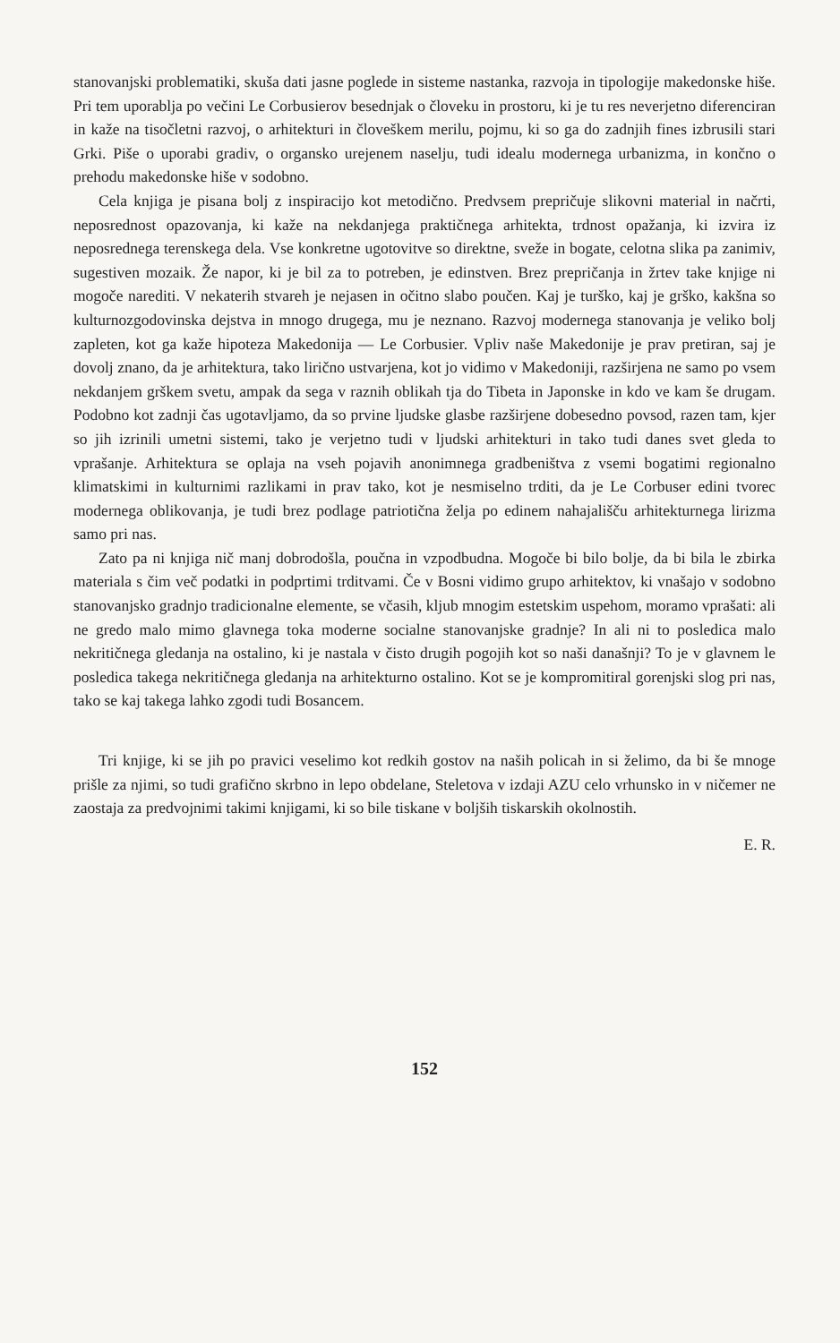stanovanjski problematiki, skuša dati jasne poglede in sisteme nastanka, razvoja in tipologije makedonske hiše. Pri tem uporablja po večini Le Corbusierov besednjak o človeku in prostoru, ki je tu res neverjetno diferenciran in kaže na tisočletni razvoj, o arhitekturi in človeškem merilu, pojmu, ki so ga do zadnjih fines izbrusili stari Grki. Piše o uporabi gradiv, o organsko urejenem naselju, tudi idealu modernega urbanizma, in končno o prehodu makedonske hiše v sodobno.
Cela knjiga je pisana bolj z inspiracijo kot metodično. Predvsem prepričuje slikovni material in načrti, neposrednost opazovanja, ki kaže na nekdanjega praktičnega arhitekta, trdnost opažanja, ki izvira iz neposrednega terenskega dela. Vse konkretne ugotovitve so direktne, sveže in bogate, celotna slika pa zanimiv, sugestiven mozaik. Že napor, ki je bil za to potreben, je edinstven. Brez prepričanja in žrtev take knjige ni mogoče narediti. V nekaterih stvareh je nejasen in očitno slabo poučen. Kaj je turško, kaj je grško, kakšna so kulturnozgodovinska dejstva in mnogo drugega, mu je neznano. Razvoj modernega stanovanja je veliko bolj zapleten, kot ga kaže hipoteza Makedonija — Le Corbusier. Vpliv naše Makedonije je prav pretiran, saj je dovolj znano, da je arhitektura, tako lirično ustvarjena, kot jo vidimo v Makedoniji, razširjena ne samo po vsem nekdanjem grškem svetu, ampak da sega v raznih oblikah tja do Tibeta in Japonske in kdo ve kam še drugam. Podobno kot zadnji čas ugotavljamo, da so prvine ljudske glasbe razširjene dobesedno povsod, razen tam, kjer so jih izrinili umetni sistemi, tako je verjetno tudi v ljudski arhitekturi in tako tudi danes svet gleda to vprašanje. Arhitektura se oplaja na vseh pojavih anonimnega gradbeništva z vsemi bogatimi regionalno klimatskimi in kulturnimi razlikami in prav tako, kot je nesmiselno trditi, da je Le Corbuser edini tvorec modernega oblikovanja, je tudi brez podlage patriotična želja po edinem nahajališču arhitekturnega lirizma samo pri nas.
Zato pa ni knjiga nič manj dobrodošla, poučna in vzpodbudna. Mogoče bi bilo bolje, da bi bila le zbirka materiala s čim več podatki in podprtimi trditvami. Če v Bosni vidimo grupo arhitektov, ki vnašajo v sodobno stanovanjsko gradnjo tradicionalne elemente, se včasih, kljub mnogim estetskim uspehom, moramo vprašati: ali ne gredo malo mimo glavnega toka moderne socialne stanovanjske gradnje? In ali ni to posledica malo nekritičnega gledanja na ostalino, ki je nastala v čisto drugih pogojih kot so naši današnji? To je v glavnem le posledica takega nekritičnega gledanja na arhitekturno ostalino. Kot se je kompromitiral gorenjski slog pri nas, tako se kaj takega lahko zgodi tudi Bosancem.
Tri knjige, ki se jih po pravici veselimo kot redkih gostov na naših policah in si želimo, da bi še mnoge prišle za njimi, so tudi grafično skrbno in lepo obdelane, Steletova v izdaji AZU celo vrhunsko in v ničemer ne zaostaja za predvojnimi takimi knjigami, ki so bile tiskane v boljših tiskarskih okolnostih.
E. R.
152